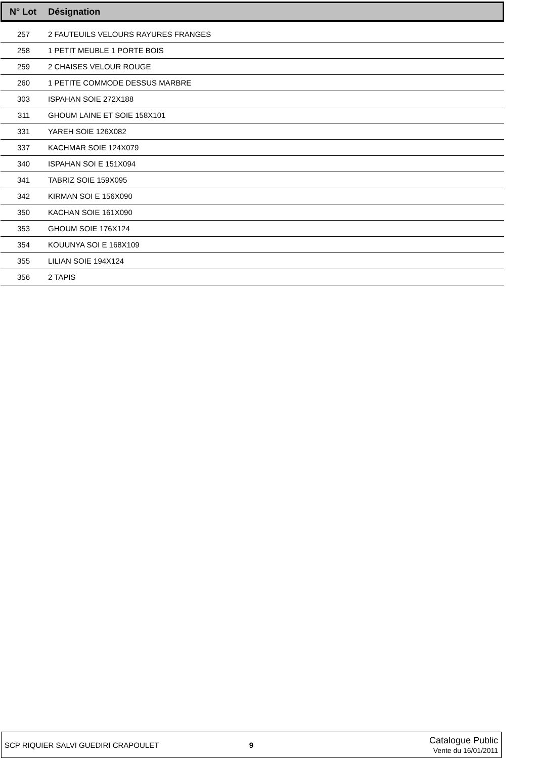| N° Lot Désignation |
| --- |
| 257 | 2 FAUTEUILS VELOURS RAYURES FRANGES |
| 258 | 1 PETIT MEUBLE 1 PORTE BOIS |
| 259 | 2 CHAISES VELOUR ROUGE |
| 260 | 1 PETITE COMMODE DESSUS MARBRE |
| 303 | ISPAHAN SOIE 272X188 |
| 311 | GHOUM LAINE ET SOIE 158X101 |
| 331 | YAREH SOIE 126X082 |
| 337 | KACHMAR SOIE 124X079 |
| 340 | ISPAHAN SOI E 151X094 |
| 341 | TABRIZ SOIE 159X095 |
| 342 | KIRMAN SOI E 156X090 |
| 350 | KACHAN SOIE 161X090 |
| 353 | GHOUM SOIE 176X124 |
| 354 | KOUUNYA SOI E 168X109 |
| 355 | LILIAN SOIE 194X124 |
| 356 | 2 TAPIS |
SCP RIQUIER SALVI GUEDIRI CRAPOULET
9
Catalogue Public
Vente du 16/01/2011